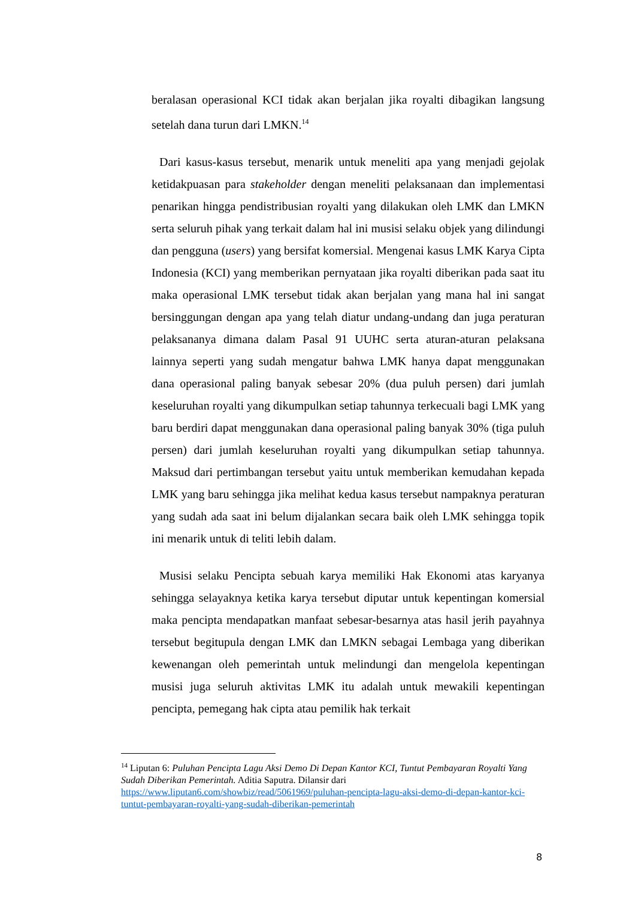beralasan operasional KCI tidak akan berjalan jika royalti dibagikan langsung setelah dana turun dari LMKN.<sup>14</sup>
Dari kasus-kasus tersebut, menarik untuk meneliti apa yang menjadi gejolak ketidakpuasan para stakeholder dengan meneliti pelaksanaan dan implementasi penarikan hingga pendistribusian royalti yang dilakukan oleh LMK dan LMKN serta seluruh pihak yang terkait dalam hal ini musisi selaku objek yang dilindungi dan pengguna (users) yang bersifat komersial. Mengenai kasus LMK Karya Cipta Indonesia (KCI) yang memberikan pernyataan jika royalti diberikan pada saat itu maka operasional LMK tersebut tidak akan berjalan yang mana hal ini sangat bersinggungan dengan apa yang telah diatur undang-undang dan juga peraturan pelaksananya dimana dalam Pasal 91 UUHC serta aturan-aturan pelaksana lainnya seperti yang sudah mengatur bahwa LMK hanya dapat menggunakan dana operasional paling banyak sebesar 20% (dua puluh persen) dari jumlah keseluruhan royalti yang dikumpulkan setiap tahunnya terkecuali bagi LMK yang baru berdiri dapat menggunakan dana operasional paling banyak 30% (tiga puluh persen) dari jumlah keseluruhan royalti yang dikumpulkan setiap tahunnya. Maksud dari pertimbangan tersebut yaitu untuk memberikan kemudahan kepada LMK yang baru sehingga jika melihat kedua kasus tersebut nampaknya peraturan yang sudah ada saat ini belum dijalankan secara baik oleh LMK sehingga topik ini menarik untuk di teliti lebih dalam.
Musisi selaku Pencipta sebuah karya memiliki Hak Ekonomi atas karyanya sehingga selayaknya ketika karya tersebut diputar untuk kepentingan komersial maka pencipta mendapatkan manfaat sebesar-besarnya atas hasil jerih payahnya tersebut begitupula dengan LMK dan LMKN sebagai Lembaga yang diberikan kewenangan oleh pemerintah untuk melindungi dan mengelola kepentingan musisi juga seluruh aktivitas LMK itu adalah untuk mewakili kepentingan pencipta, pemegang hak cipta atau pemilik hak terkait
<sup>14</sup> Liputan 6: Puluhan Pencipta Lagu Aksi Demo Di Depan Kantor KCI, Tuntut Pembayaran Royalti Yang Sudah Diberikan Pemerintah. Aditia Saputra. Dilansir dari https://www.liputan6.com/showbiz/read/5061969/puluhan-pencipta-lagu-aksi-demo-di-depan-kantor-kci-tuntut-pembayaran-royalti-yang-sudah-diberikan-pemerintah
8